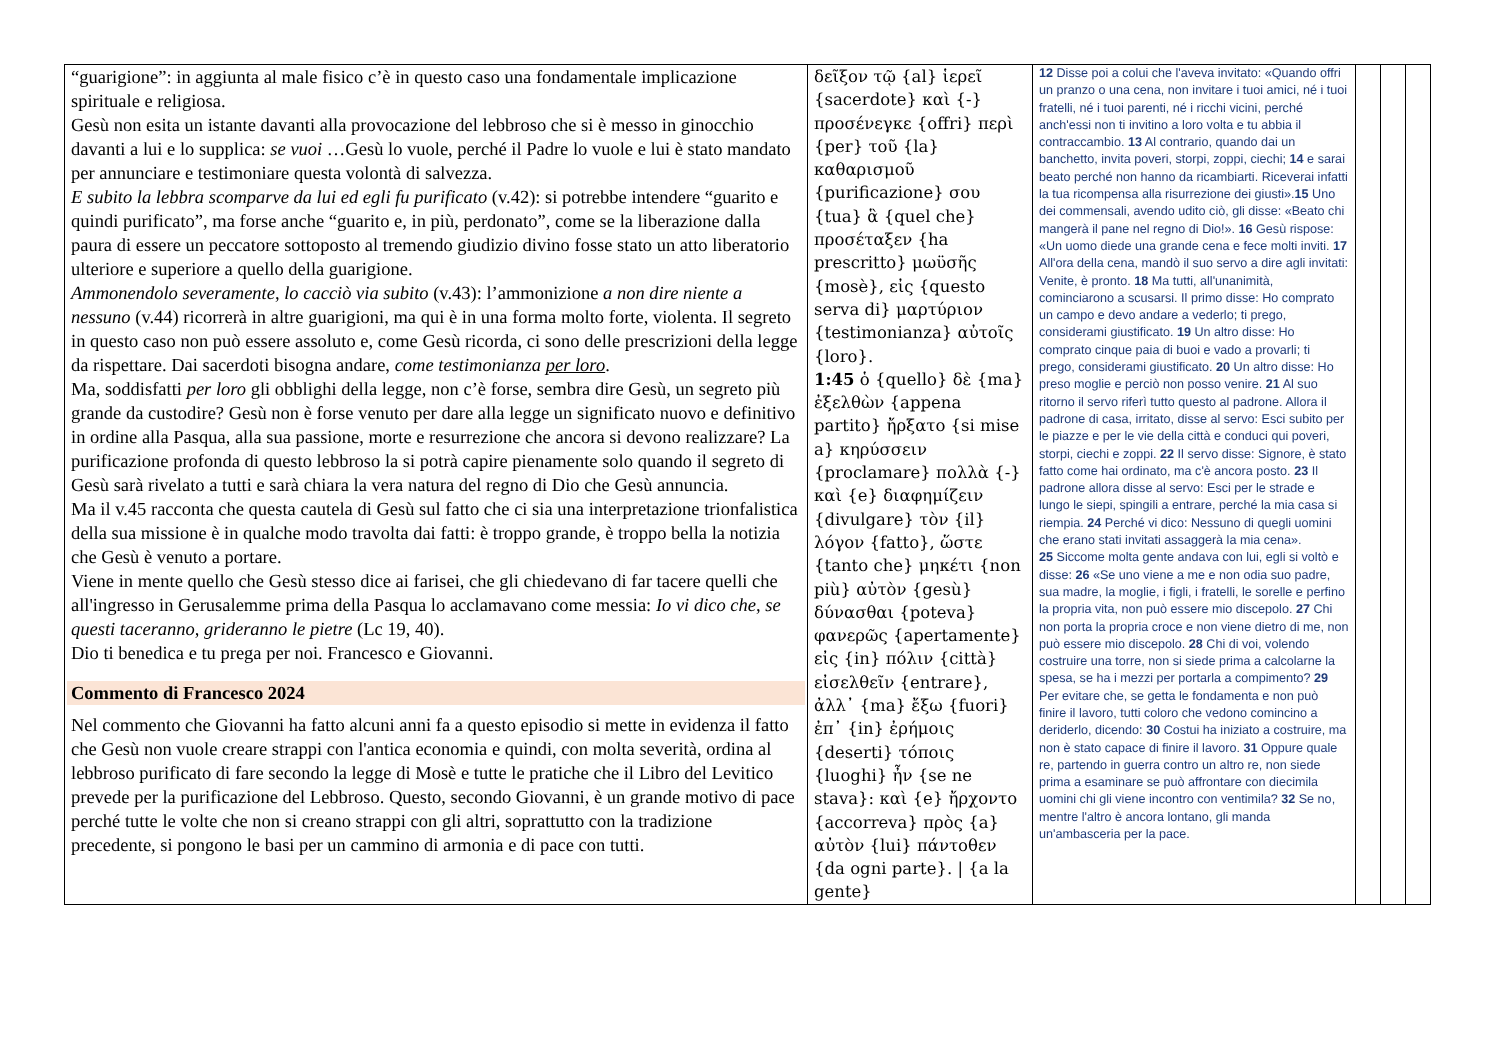| “guarigione”: in aggiunta al male fisico c’è in questo caso una fondamentale implicazione spirituale e religiosa. Gesù non esita un istante davanti alla provocazione del lebbroso che si è messo in ginocchio davanti a lui e lo supplica: se vuoi …Gesù lo vuole, perché il Padre lo vuole e lui è stato mandato per annunciare e testimoniare questa volontà di salvezza. E subito la lebbra scomparve da lui ed egli fu purificato (v.42): si potrebbe intendere “guarito e quindi purificato”, ma forse anche “guarito e, in più, perdonato”, come se la liberazione dalla paura di essere un peccatore sottoposto al tremendo giudizio divino fosse stato un atto liberatorio ulteriore e superiore a quello della guarigione. Ammonendolo severamente, lo cacciò via subito (v.43): l’ammonizione a non dire niente a nessuno (v.44) ricorrerà in altre guarigioni, ma qui è in una forma molto forte, violenta. Il segreto in questo caso non può essere assoluto e, come Gesù ricorda, ci sono delle prescrizioni della legge da rispettare. Dai sacerdoti bisogna andare, come testimonianza per loro . Ma, soddisfatti per loro gli obblighi della legge, non c’è forse, sembra dire Gesù, un segreto più grande da custodire? Gesù non è forse venuto per dare alla legge un significato nuovo e definitivo in ordine alla Pasqua, alla sua passione, morte e resurrezione che ancora si devono realizzare? La purificazione profonda di questo lebbroso la si potrà capire pienamente solo quando il segreto di Gesù sarà rivelato a tutti e sarà chiara la vera natura del regno di Dio che Gesù annuncia. Ma il v.45 racconta che questa cautela di Gesù sul fatto che ci sia una interpretazione trionfalistica della sua missione è in qualche modo travolta dai fatti: è troppo grande, è troppo bella la notizia che Gesù è venuto a portare. Viene in mente quello che Gesù stesso dice ai farisei, che gli chiedevano di far tacere quelli che all'ingresso in Gerusalemme prima della Pasqua lo acclamavano come messia: Io vi dico che, se questi taceranno, grideranno le pietre (Lc 19, 40). Dio ti benedica e tu prega per noi. Francesco e Giovanni. Commento di Francesco 2024 Nel commento che Giovanni ha fatto alcuni anni fa a questo episodio si mette in evidenza il fatto che Gesù non vuole creare strappi con l'antica economia e quindi, con molta severità, ordina al lebbroso purificato di fare secondo la legge di Mosè e tutte le pratiche che il Libro del Levitico prevede per la purificazione del Lebbroso. Questo, secondo Giovanni, è un grande motivo di pace perché tutte le volte che non si creano strappi con gli altri, soprattutto con la tradizione precedente, si pongono le basi per un cammino di armonia e di pace con tutti. | δεῖξον τῷ {al} ἱερεῖ {sacerdote} καὶ {-} προσένεγκε {offri} περὶ {per} τοῦ {la} καθαρισμοῦ {purificazione} σου {tua} ἃ {quel che} προσέταξεν {ha prescritto} μωϋσῆς {mosè}, εἰς {questo serva di} μαρτύριον {testimonianza} αὐτοῖς {loro}. 1:45 ὁ {quello} δὲ {ma} ἐξελθὼν {appena partito} ἤρξατο {si mise a} κηρύσσειν {proclamare} πολλὰ {-} καὶ {e} διαφημίζειν {divulgare} τὸν {il} λόγον {fatto}, ὥστε {tanto che} μηκέτι {non più} αὐτὸν {gesù} δύνασθαι {poteva} φανερῶς {apertamente} εἰς {in} πόλιν {città} εἰσελθεῖν {entrare}, ἀλλ᾽ {ma} ἔξω {fuori} ἐπ᾽ {in} ἐρήμοις {deserti} τόποις {luoghi} ἦν {se ne stava}: καὶ {e} ἤρχοντο {accorreva} πρὸς {a} αὐτὸν {lui} πάντοθεν {da ogni parte}. / {a la gente} | 12 Disse poi a colui che l'aveva invitato: «Quando offri un pranzo o una cena, non invitare i tuoi amici, né i tuoi fratelli, né i tuoi parenti, né i ricchi vicini, perché anch'essi non ti invitino a loro volta e tu abbia il contraccambio. 13 Al contrario, quando dai un banchetto, invita poveri, storpi, zoppi, ciechi; 14 e sarai beato perché non hanno da ricambiarti. Riceverai infatti la tua ricompensa alla risurrezione dei giusti». 15 Uno dei commensali, avendo udito ciò, gli disse: «Beato chi mangerà il pane nel regno di Dio!». 16 Gesù rispose: «Un uomo diede una grande cena e fece molti inviti. 17 All'ora della cena, mandò il suo servo a dire agli invitati: Venite, è pronto. 18 Ma tutti, all'unanimità, cominciarono a scusarsi. Il primo disse: Ho comprato un campo e devo andare a vederlo; ti prego, considerami giustificato. 19 Un altro disse: Ho comprato cinque paia di buoi e vado a provarli; ti prego, considerami giustificato. 20 Un altro disse: Ho preso moglie e perciò non posso venire. 21 Al suo ritorno il servo riferì tutto questo al padrone. Allora il padrone di casa, irritato, disse al servo: Esci subito per le piazze e per le vie della città e conduci qui poveri, storpi, ciechi e zoppi. 22 Il servo disse: Signore, è stato fatto come hai ordinato, ma c'è ancora posto. 23 Il padrone allora disse al servo: Esci per le strade e lungo le siepi, spingili a entrare, perché la mia casa si riempia. 24 Perché vi dico: Nessuno di quegli uomini che erano stati invitati assaggerà la mia cena». 25 Siccome molta gente andava con lui, egli si voltò e disse: 26 «Se uno viene a me e non odia suo padre, sua madre, la moglie, i figli, i fratelli, le sorelle e perfino la propria vita, non può essere mio discepolo. 27 Chi non porta la propria croce e non viene dietro di me, non può essere mio discepolo. 28 Chi di voi, volendo costruire una torre, non si siede prima a calcolarne la spesa, se ha i mezzi per portarla a compimento? 29 Per evitare che, se getta le fondamenta e non può finire il lavoro, tutti coloro che vedono comincino a deriderlo, dicendo: 30 Costui ha iniziato a costruire, ma non è stato capace di finire il lavoro. 31 Oppure quale re, partendo in guerra contro un altro re, non siede prima a esaminare se può affrontare con diecimila uomini chi gli viene incontro con ventimila? 32 Se no, mentre l'altro è ancora lontano, gli manda un'ambasceria per la pace. | | | |